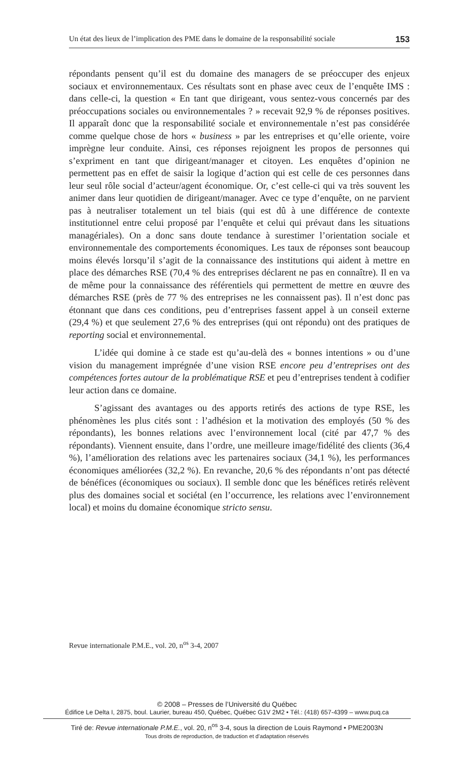Un état des lieux de l’implication des PME dans le domaine de la responsabilité sociale 153
répondants pensent qu’il est du domaine des managers de se préoccuper des enjeux sociaux et environnementaux. Ces résultats sont en phase avec ceux de l’enquête IMS : dans celle-ci, la question « En tant que dirigeant, vous sentez-vous concernés par des préoccupations sociales ou environnementales ? » recevait 92,9 % de réponses positives. Il apparaît donc que la responsabilité sociale et environnementale n’est pas considérée comme quelque chose de hors « business » par les entreprises et qu’elle oriente, voire imprègne leur conduite. Ainsi, ces réponses rejoignent les propos de personnes qui s’expriment en tant que dirigeant/manager et citoyen. Les enquêtes d’opinion ne permettent pas en effet de saisir la logique d’action qui est celle de ces personnes dans leur seul rôle social d’acteur/agent économique. Or, c’est celle-ci qui va très souvent les animer dans leur quotidien de dirigeant/manager. Avec ce type d’enquête, on ne parvient pas à neutraliser totalement un tel biais (qui est dû à une différence de contexte institutionnel entre celui proposé par l’enquête et celui qui prévaut dans les situations managériales). On a donc sans doute tendance à surestimer l’orientation sociale et environnementale des comportements économiques. Les taux de réponses sont beaucoup moins élevés lorsqu’il s’agit de la connaissance des institutions qui aident à mettre en place des démarches RSE (70,4 % des entreprises déclarent ne pas en connaître). Il en va de même pour la connaissance des référentiels qui permettent de mettre en œuvre des démarches RSE (près de 77 % des entreprises ne les connaissent pas). Il n’est donc pas étonnant que dans ces conditions, peu d’entreprises fassent appel à un conseil externe (29,4 %) et que seulement 27,6 % des entreprises (qui ont répondu) ont des pratiques de reporting social et environnemental.
L’idée qui domine à ce stade est qu’au-delà des « bonnes intentions » ou d’une vision du management imprégnée d’une vision RSE encore peu d’entreprises ont des compétences fortes autour de la problématique RSE et peu d’entreprises tendent à codifier leur action dans ce domaine.
S’agissant des avantages ou des apports retirés des actions de type RSE, les phénomènes les plus cités sont : l’adhésion et la motivation des employés (50 % des répondants), les bonnes relations avec l’environnement local (cité par 47,7 % des répondants). Viennent ensuite, dans l’ordre, une meilleure image/fidélité des clients (36,4 %), l’amélioration des relations avec les partenaires sociaux (34,1 %), les performances économiques améliorées (32,2 %). En revanche, 20,6 % des répondants n’ont pas détecté de bénéfices (économiques ou sociaux). Il semble donc que les bénéfices retirés relèvent plus des domaines social et sociétal (en l’occurrence, les relations avec l’environnement local) et moins du domaine économique stricto sensu.
Revue internationale P.M.E., vol. 20, n<sup>os</sup> 3-4, 2007
© 2008 – Presses de l’Université du Québec
Édifice Le Delta I, 2875, boul. Laurier, bureau 450, Québec, Québec G1V 2M2 • Tél.: (418) 657-4399 – www.puq.ca
Tiré de: Revue internationale P.M.E., vol. 20, n<sup>os</sup> 3-4, sous la direction de Louis Raymond • PME2003N
Tous droits de reproduction, de traduction et d’adaptation réservés